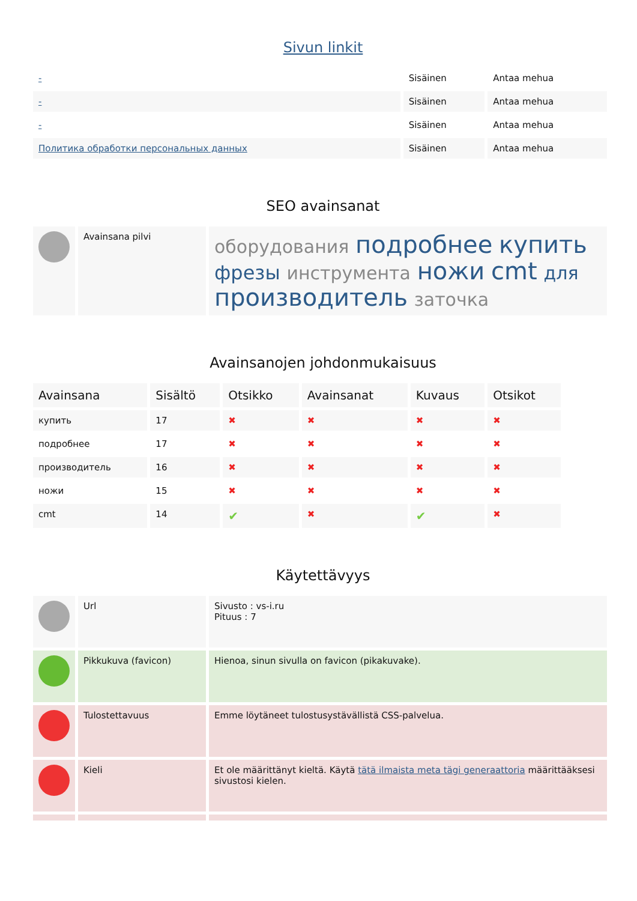Sivun linkit
| - | Sisäinen | Antaa mehua |
| - | Sisäinen | Antaa mehua |
| - | Sisäinen | Antaa mehua |
| Политика обработки персональных данных | Sisäinen | Antaa mehua |
SEO avainsanat
| | Avainsana pilvi | оборудования подробнее купить фрезы инструмента ножи cmt для производитель заточка |
Avainsanojen johdonmukaisuus
| Avainsana | Sisältö | Otsikko | Avainsanat | Kuvaus | Otsikot |
| --- | --- | --- | --- | --- | --- |
| купить | 17 | ✖ | ✖ | ✖ | ✖ |
| подробнее | 17 | ✖ | ✖ | ✖ | ✖ |
| производитель | 16 | ✖ | ✖ | ✖ | ✖ |
| ножи | 15 | ✖ | ✖ | ✖ | ✖ |
| cmt | 14 | ✔ | ✖ | ✔ | ✖ |
Käytettävyys
| | Url | Sivusto : vs-i.ru Pituus : 7 |
| | Pikkukuva (favicon) | Hienoa, sinun sivulla on favicon (pikakuvake). |
| | Tulostettavuus | Emme löytäneet tulostusystävällistä CSS-palvelua. |
| | Kieli | Et ole määrittänyt kieltä. Käytä tätä ilmaista meta tägi generaattoria määrittääksesi sivustosi kielen. |